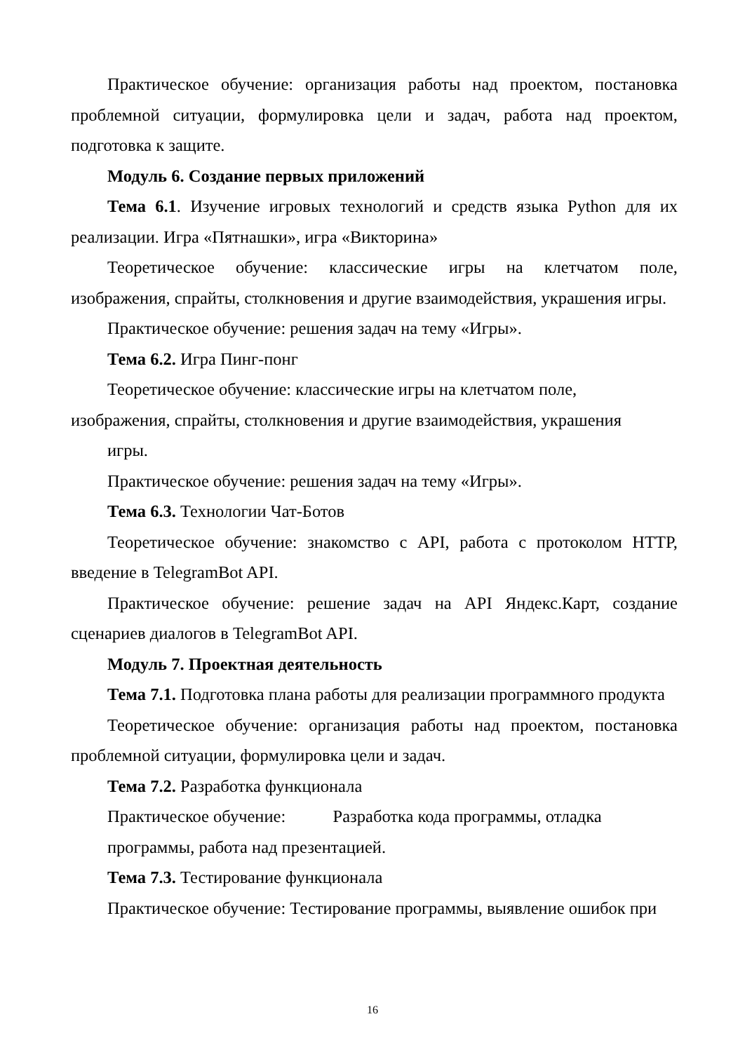Практическое обучение: организация работы над проектом, постановка проблемной ситуации, формулировка цели и задач, работа над проектом, подготовка к защите.
Модуль 6. Создание первых приложений
Тема 6.1. Изучение игровых технологий и средств языка Python для их реализации. Игра «Пятнашки», игра «Викторина»
Теоретическое обучение: классические игры на клетчатом поле, изображения, спрайты, столкновения и другие взаимодействия, украшения игры.
Практическое обучение: решения задач на тему «Игры».
Тема 6.2. Игра Пинг-понг
Теоретическое обучение: классические игры на клетчатом поле, изображения, спрайты, столкновения и другие взаимодействия, украшения
игры.
Практическое обучение: решения задач на тему «Игры».
Тема 6.3. Технологии Чат-Ботов
Теоретическое обучение: знакомство с API, работа с протоколом HTTP, введение в TelegramBot API.
Практическое обучение: решение задач на API Яндекс.Карт, создание сценариев диалогов в TelegramBot API.
Модуль 7. Проектная деятельность
Тема 7.1. Подготовка плана работы для реализации программного продукта
Теоретическое обучение: организация работы над проектом, постановка проблемной ситуации, формулировка цели и задач.
Тема 7.2. Разработка функционала
Практическое обучение: Разработка кода программы, отладка программы, работа над презентацией.
Тема 7.3. Тестирование функционала
Практическое обучение: Тестирование программы, выявление ошибок при
16